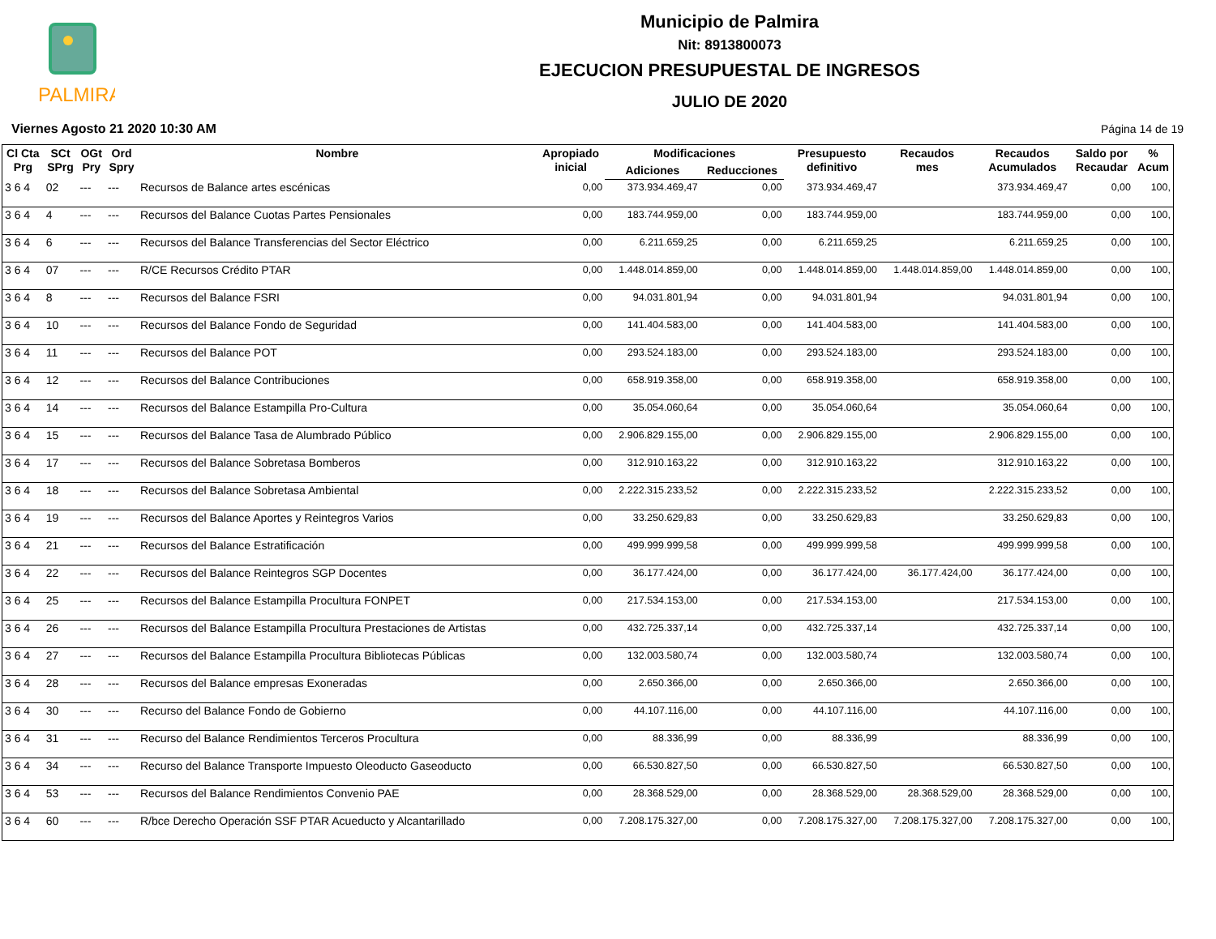PALMIRA
Municipio de Palmira
Nit: 8913800073
EJECUCION PRESUPUESTAL DE INGRESOS
JULIO DE 2020
Viernes Agosto 21 2020 10:30 AM Página 14 de 19
| Cl Cta Prg | SCt SPrg | OGt Pry | Ord Spry | Nombre | Apropiado inicial | Modificaciones | | Presupuesto definitivo | Recaudos mes | Recaudos Acumulados | Saldo por Recaudar | % Acum |
| --- | --- | --- | --- | --- | --- | --- | --- | --- | --- | --- | --- | --- |
| | | | | | | Adiciones | Reducciones | | | | | |
| 3 6 4 | 02 | --- | --- | Recursos de Balance artes escénicas | 0,00 | 373.934.469,47 | 0,00 | 373.934.469,47 | | 373.934.469,47 | 0,00 | 100, |
| 3 6 4 | 4 | --- | --- | Recursos del Balance Cuotas Partes Pensionales | 0,00 | 183.744.959,00 | 0,00 | 183.744.959,00 | | 183.744.959,00 | 0,00 | 100, |
| 3 6 4 | 6 | --- | --- | Recursos del Balance Transferencias del Sector Eléctrico | 0,00 | 6.211.659,25 | 0,00 | 6.211.659,25 | | 6.211.659,25 | 0,00 | 100, |
| 3 6 4 | 07 | --- | --- | R/CE Recursos Crédito PTAR | 0,00 | 1.448.014.859,00 | 0,00 | 1.448.014.859,00 | 1.448.014.859,00 | 1.448.014.859,00 | 0,00 | 100, |
| 3 6 4 | 8 | --- | --- | Recursos del Balance FSRI | 0,00 | 94.031.801,94 | 0,00 | 94.031.801,94 | | 94.031.801,94 | 0,00 | 100, |
| 3 6 4 | 10 | --- | --- | Recursos del Balance Fondo de Seguridad | 0,00 | 141.404.583,00 | 0,00 | 141.404.583,00 | | 141.404.583,00 | 0,00 | 100, |
| 3 6 4 | 11 | --- | --- | Recursos del Balance POT | 0,00 | 293.524.183,00 | 0,00 | 293.524.183,00 | | 293.524.183,00 | 0,00 | 100, |
| 3 6 4 | 12 | --- | --- | Recursos del Balance Contribuciones | 0,00 | 658.919.358,00 | 0,00 | 658.919.358,00 | | 658.919.358,00 | 0,00 | 100, |
| 3 6 4 | 14 | --- | --- | Recursos del Balance Estampilla Pro-Cultura | 0,00 | 35.054.060,64 | 0,00 | 35.054.060,64 | | 35.054.060,64 | 0,00 | 100, |
| 3 6 4 | 15 | --- | --- | Recursos del Balance Tasa de Alumbrado Público | 0,00 | 2.906.829.155,00 | 0,00 | 2.906.829.155,00 | | 2.906.829.155,00 | 0,00 | 100, |
| 3 6 4 | 17 | --- | --- | Recursos del Balance Sobretasa Bomberos | 0,00 | 312.910.163,22 | 0,00 | 312.910.163,22 | | 312.910.163,22 | 0,00 | 100, |
| 3 6 4 | 18 | --- | --- | Recursos del Balance Sobretasa Ambiental | 0,00 | 2.222.315.233,52 | 0,00 | 2.222.315.233,52 | | 2.222.315.233,52 | 0,00 | 100, |
| 3 6 4 | 19 | --- | --- | Recursos del Balance Aportes y Reintegros Varios | 0,00 | 33.250.629,83 | 0,00 | 33.250.629,83 | | 33.250.629,83 | 0,00 | 100, |
| 3 6 4 | 21 | --- | --- | Recursos del Balance Estratificación | 0,00 | 499.999.999,58 | 0,00 | 499.999.999,58 | | 499.999.999,58 | 0,00 | 100, |
| 3 6 4 | 22 | --- | --- | Recursos del Balance Reintegros SGP Docentes | 0,00 | 36.177.424,00 | 0,00 | 36.177.424,00 | 36.177.424,00 | 36.177.424,00 | 0,00 | 100, |
| 3 6 4 | 25 | --- | --- | Recursos del Balance Estampilla Procultura FONPET | 0,00 | 217.534.153,00 | 0,00 | 217.534.153,00 | | 217.534.153,00 | 0,00 | 100, |
| 3 6 4 | 26 | --- | --- | Recursos del Balance Estampilla Procultura Prestaciones de Artistas | 0,00 | 432.725.337,14 | 0,00 | 432.725.337,14 | | 432.725.337,14 | 0,00 | 100, |
| 3 6 4 | 27 | --- | --- | Recursos del Balance Estampilla Procultura Bibliotecas Públicas | 0,00 | 132.003.580,74 | 0,00 | 132.003.580,74 | | 132.003.580,74 | 0,00 | 100, |
| 3 6 4 | 28 | --- | --- | Recursos del Balance empresas Exoneradas | 0,00 | 2.650.366,00 | 0,00 | 2.650.366,00 | | 2.650.366,00 | 0,00 | 100, |
| 3 6 4 | 30 | --- | --- | Recurso del Balance Fondo de Gobierno | 0,00 | 44.107.116,00 | 0,00 | 44.107.116,00 | | 44.107.116,00 | 0,00 | 100, |
| 3 6 4 | 31 | --- | --- | Recurso del Balance Rendimientos Terceros Procultura | 0,00 | 88.336,99 | 0,00 | 88.336,99 | | 88.336,99 | 0,00 | 100, |
| 3 6 4 | 34 | --- | --- | Recurso del Balance Transporte Impuesto Oleoducto Gaseoducto | 0,00 | 66.530.827,50 | 0,00 | 66.530.827,50 | | 66.530.827,50 | 0,00 | 100, |
| 3 6 4 | 53 | --- | --- | Recursos del Balance Rendimientos Convenio PAE | 0,00 | 28.368.529,00 | 0,00 | 28.368.529,00 | 28.368.529,00 | 28.368.529,00 | 0,00 | 100, |
| 3 6 4 | 60 | --- | --- | R/bce Derecho Operación SSF PTAR Acueducto y Alcantarillado | 0,00 | 7.208.175.327,00 | 0,00 | 7.208.175.327,00 | 7.208.175.327,00 | 7.208.175.327,00 | 0,00 | 100, |